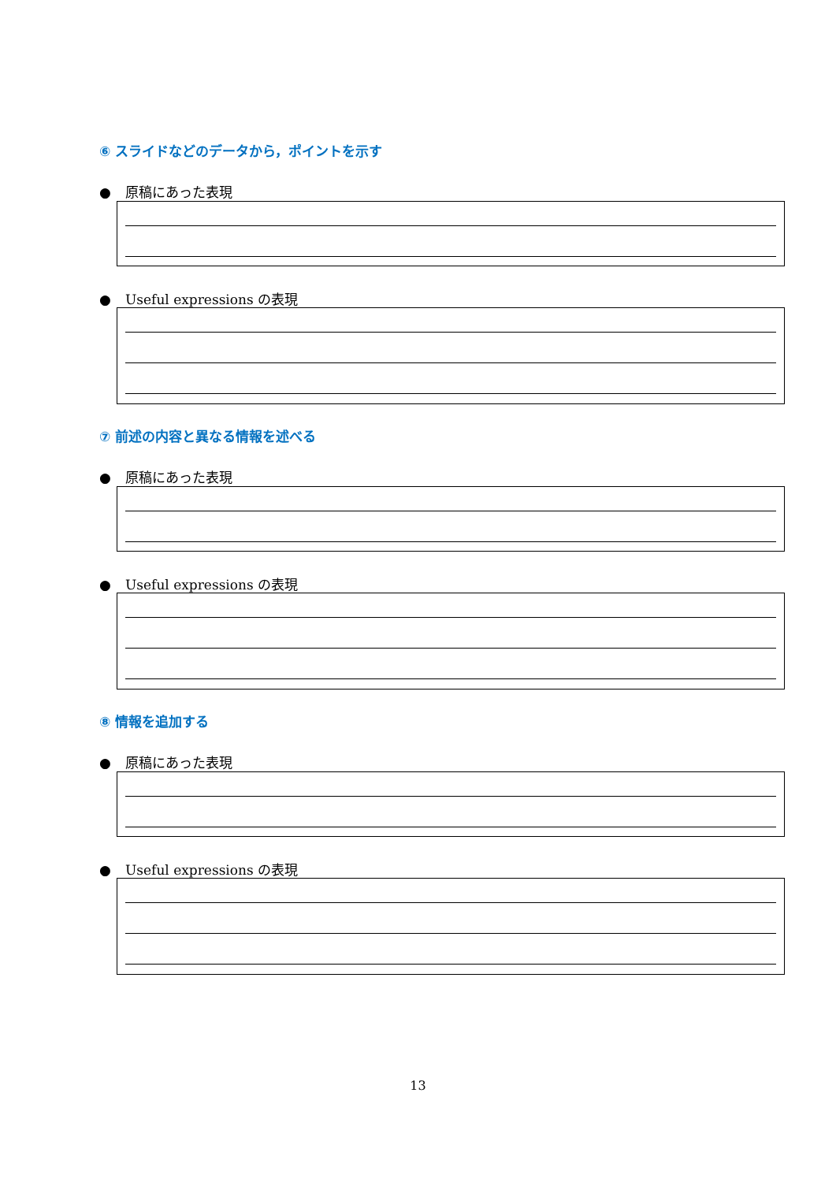⑥ スライドなどのデータから，ポイントを示す
● 原稿にあった表現
● Useful expressions の表現
⑦ 前述の内容と異なる情報を述べる
● 原稿にあった表現
● Useful expressions の表現
⑧ 情報を追加する
● 原稿にあった表現
● Useful expressions の表現
13